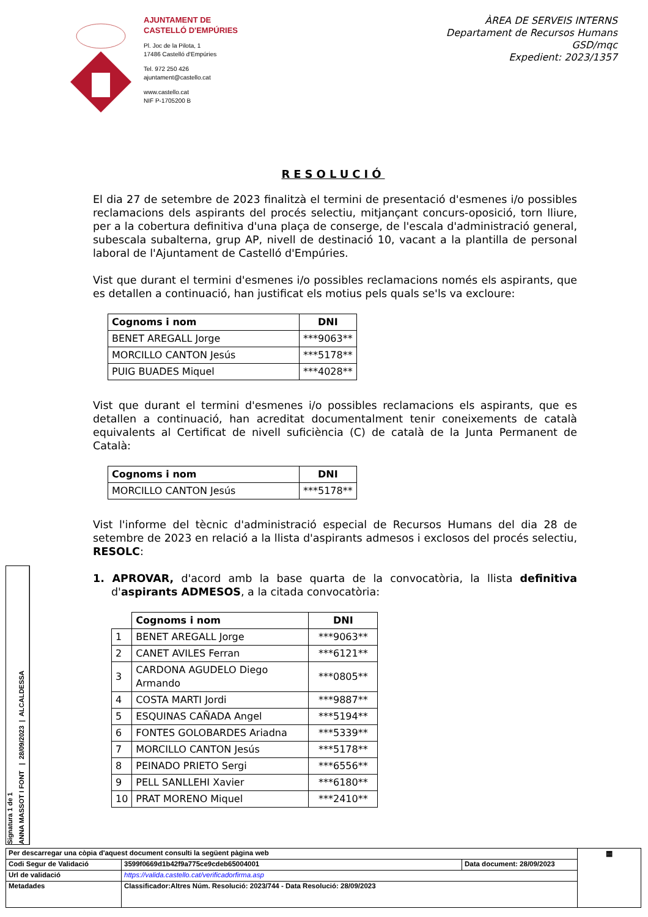AJUNTAMENT DE
CASTELLÓ D'EMPÚRIES
Pl. Joc de la Pilota, 1
17486 Castelló d'Empúries
Tel. 972 250 426
ajuntament@castello.cat
www.castello.cat
NIF P-1705200 B
ÀREA DE SERVEIS INTERNS
Departament de Recursos Humans
GSD/mqc
Expedient: 2023/1357
RESOLUCIÓ
El dia 27 de setembre de 2023 finalitzà el termini de presentació d'esmenes i/o possibles reclamacions dels aspirants del procés selectiu, mitjançant concurs-oposició, torn lliure, per a la cobertura definitiva d'una plaça de conserge, de l'escala d'administració general, subescala subalterna, grup AP, nivell de destinació 10, vacant a la plantilla de personal laboral de l'Ajuntament de Castelló d'Empúries.
Vist que durant el termini d'esmenes i/o possibles reclamacions només els aspirants, que es detallen a continuació, han justificat els motius pels quals se'ls va excloure:
| Cognoms i nom | DNI |
| --- | --- |
| BENET AREGALL Jorge | ***9063** |
| MORCILLO CANTON Jesús | ***5178** |
| PUIG BUADES Miquel | ***4028** |
Vist que durant el termini d'esmenes i/o possibles reclamacions els aspirants, que es detallen a continuació, han acreditat documentalment tenir coneixements de català equivalents al Certificat de nivell suficiència (C) de català de la Junta Permanent de Català:
| Cognoms i nom | DNI |
| --- | --- |
| MORCILLO CANTON Jesús | ***5178** |
Vist l'informe del tècnic d'administració especial de Recursos Humans del dia 28 de setembre de 2023 en relació a la llista d'aspirants admesos i exclosos del procés selectiu, RESOLC:
1. APROVAR, d'acord amb la base quarta de la convocatòria, la llista definitiva d'aspirants ADMESOS, a la citada convocatòria:
| | Cognoms i nom | DNI |
| --- | --- | --- |
| 1 | BENET AREGALL Jorge | ***9063** |
| 2 | CANET AVILES Ferran | ***6121** |
| 3 | CARDONA AGUDELO Diego Armando | ***0805** |
| 4 | COSTA MARTI Jordi | ***9887** |
| 5 | ESQUINAS CAÑADA Angel | ***5194** |
| 6 | FONTES GOLOBARDES Ariadna | ***5339** |
| 7 | MORCILLO CANTON Jesús | ***5178** |
| 8 | PEINADO PRIETO Sergi | ***6556** |
| 9 | PELL SANLLEHI Xavier | ***6180** |
| 10 | PRAT MORENO Miquel | ***2410** |
Signatura 1 de 1
ANNA MASSOT I FONT | 28/09/2023 | ALCALDESSA
| Per descarregar una còpia d'aquest document consulti la següent pàgina web | | | ▦ |
| Codi Segur de Validació | 3599f0669d1b42f9a775ce9cdeb65004001 | Data document: 28/09/2023 | |
| Url de validació | https://valida.castello.cat/verificadorfirma.asp | | |
| Metadades | Classificador:Altres Núm. Resolució: 2023/744 - Data Resolució: 28/09/2023 | | |